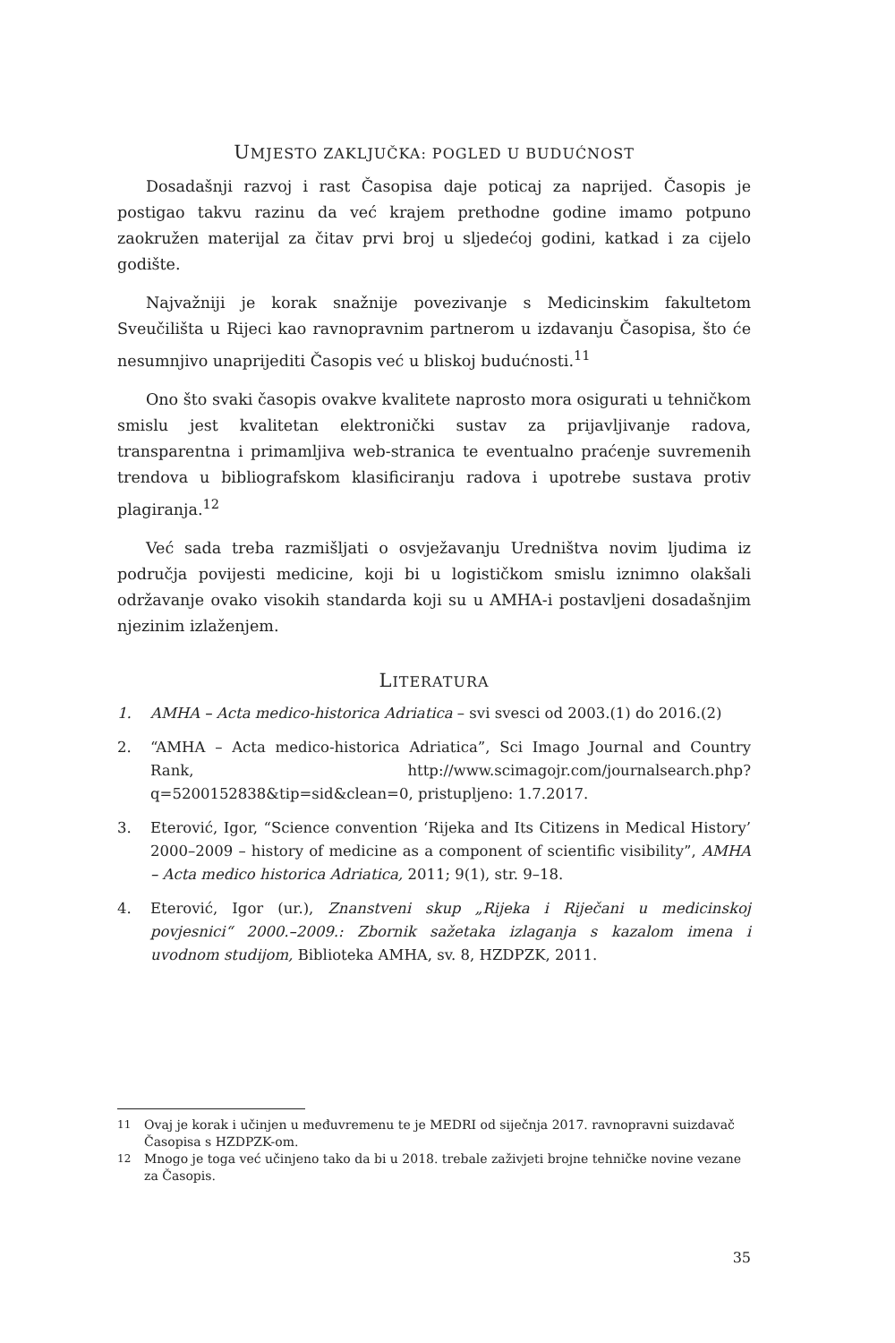UMJESTO ZAKLJUČKA: POGLED U BUDUĆNOST
Dosadašnji razvoj i rast Časopisa daje poticaj za naprijed. Časopis je postigao takvu razinu da već krajem prethodne godine imamo potpuno zaokružen materijal za čitav prvi broj u sljedećoj godini, katkad i za cijelo godište.
Najvažniji je korak snažnije povezivanje s Medicinskim fakultetom Sveučilišta u Rijeci kao ravnopravnim partnerom u izdavanju Časopisa, što će nesumnjivo unaprijediti Časopis već u bliskoj budućnosti.<sup>11</sup>
Ono što svaki časopis ovakve kvalitete naprosto mora osigurati u tehničkom smislu jest kvalitetan elektronički sustav za prijavljivanje radova, transparentna i primamljiva web-stranica te eventualno praćenje suvremenih trendova u bibliografskom klasificiranju radova i upotrebe sustava protiv plagiranja.<sup>12</sup>
Već sada treba razmišljati o osvježavanju Uredništva novim ljudima iz područja povijesti medicine, koji bi u logističkom smislu iznimno olakšali održavanje ovako visokih standarda koji su u AMHA-i postavljeni dosadašnjim njezinim izlaženjem.
LITERATURA
1. AMHA – Acta medico-historica Adriatica – svi svesci od 2003.(1) do 2016.(2)
2. “AMHA – Acta medico-historica Adriatica”, Sci Imago Journal and Country Rank, http://www.scimagojr.com/journalsearch.php?q=5200152838&tip=sid&clean=0, pristupljeno: 1.7.2017.
3. Eterović, Igor, “Science convention ‘Rijeka and Its Citizens in Medical History’ 2000–2009 – history of medicine as a component of scientific visibility”, AMHA – Acta medico historica Adriatica, 2011; 9(1), str. 9–18.
4. Eterović, Igor (ur.), Znanstveni skup „Rijeka i Riječani u medicinskoj povjesnici“ 2000.–2009.: Zbornik sažetaka izlaganja s kazalom imena i uvodnom studijom, Biblioteka AMHA, sv. 8, HZDPZK, 2011.
11 Ovaj je korak i učinjen u međuvremenu te je MEDRI od siječnja 2017. ravnopravni suizdavač Časopisa s HZDPZK-om.
12 Mnogo je toga već učinjeno tako da bi u 2018. trebale zaživjeti brojne tehničke novine vezane za Časopis.
35